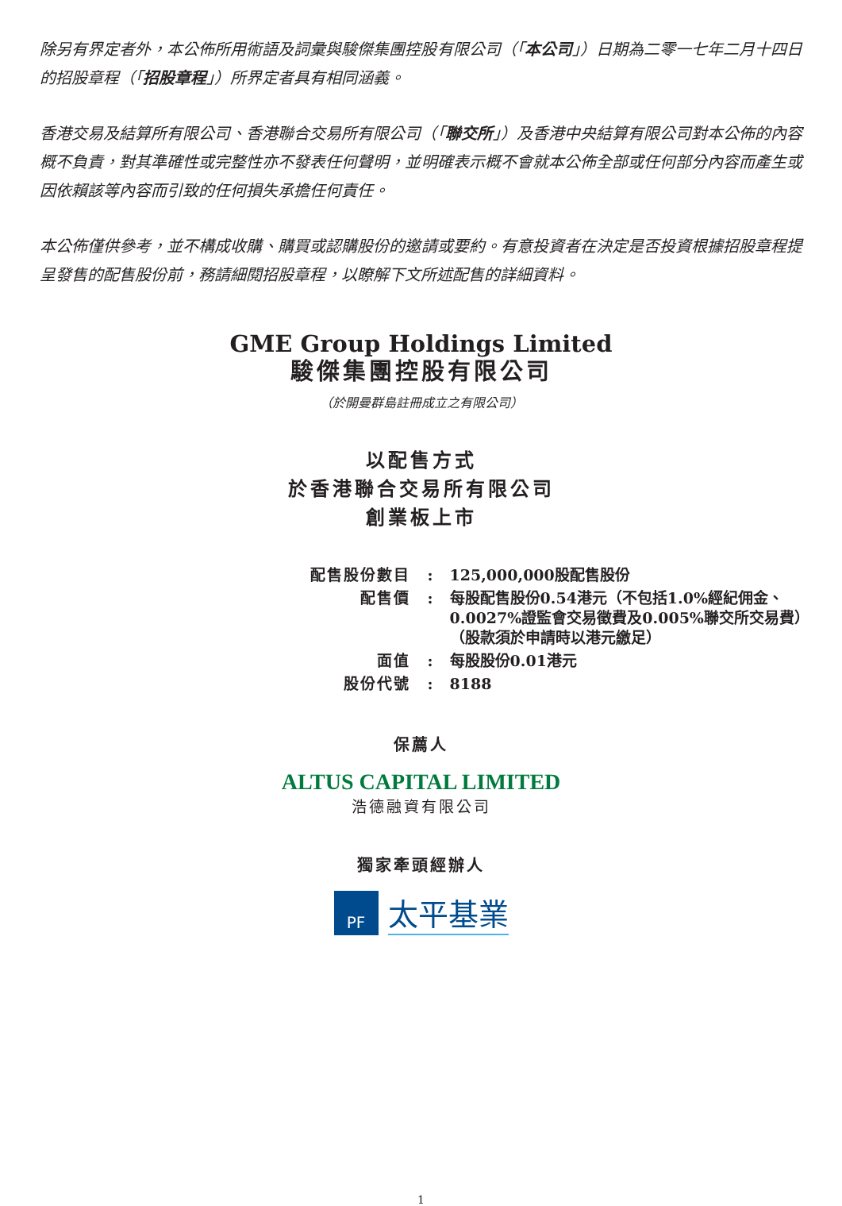除另有界定者外，本公佈所用術語及詞彙與駿傑集團控股有限公司（「本公司」）日期為二零一七年二月十四日的招股章程（「招股章程」）所界定者具有相同涵義。
香港交易及結算所有限公司、香港聯合交易所有限公司（「聯交所」）及香港中央結算有限公司對本公佈的內容概不負責，對其準確性或完整性亦不發表任何聲明，並明確表示概不會就本公佈全部或任何部分內容而產生或因依賴該等內容而引致的任何損失承擔任何責任。
本公佈僅供參考，並不構成收購、購買或認購股份的邀請或要約。有意投資者在決定是否投資根據招股章程提呈發售的配售股份前，務請細閱招股章程，以瞭解下文所述配售的詳細資料。
GME Group Holdings Limited
駿傑集團控股有限公司
（於開曼群島註冊成立之有限公司）
以配售方式
於香港聯合交易所有限公司
創業板上市
| 配售股份數目 | : | 125,000,000股配售股份 |
| 配售價 | : | 每股配售股份0.54港元（不包括1.0%經紀佣金、0.0027%證監會交易徵費及0.005%聯交所交易費）（股款須於申請時以港元繳足） |
| 面值 | : | 每股股份0.01港元 |
| 股份代號 | : | 8188 |
保薦人
ALTUS CAPITAL LIMITED
浩德融資有限公司
獨家牽頭經辦人
PF
太平基業
1